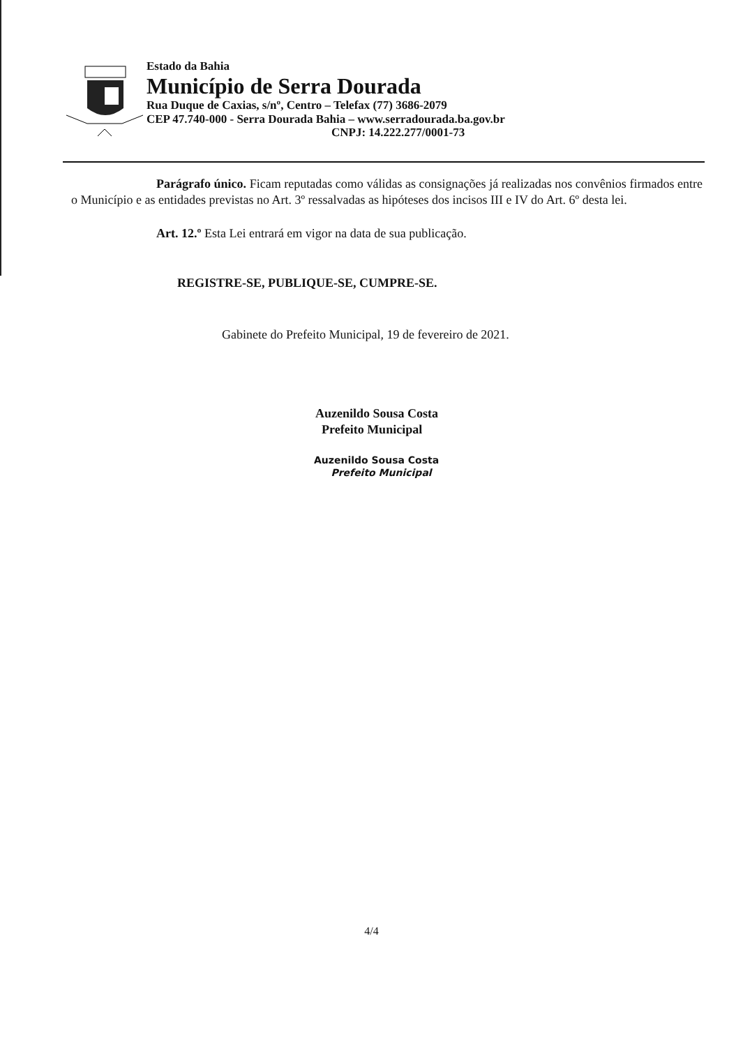Estado da Bahia
Município de Serra Dourada
Rua Duque de Caxias, s/nº, Centro – Telefax (77) 3686-2079
CEP 47.740-000 - Serra Dourada Bahia – www.serradourada.ba.gov.br
CNPJ: 14.222.277/0001-73
Parágrafo único. Ficam reputadas como válidas as consignações já realizadas nos convênios firmados entre o Município e as entidades previstas no Art. 3º ressalvadas as hipóteses dos incisos III e IV do Art. 6º desta lei.
Art. 12.º Esta Lei entrará em vigor na data de sua publicação.
REGISTRE-SE, PUBLIQUE-SE, CUMPRE-SE.
Gabinete do Prefeito Municipal, 19 de fevereiro de 2021.
Auzenildo Sousa Costa
Prefeito Municipal
Auzenildo Sousa Costa
Prefeito Municipal
4/4